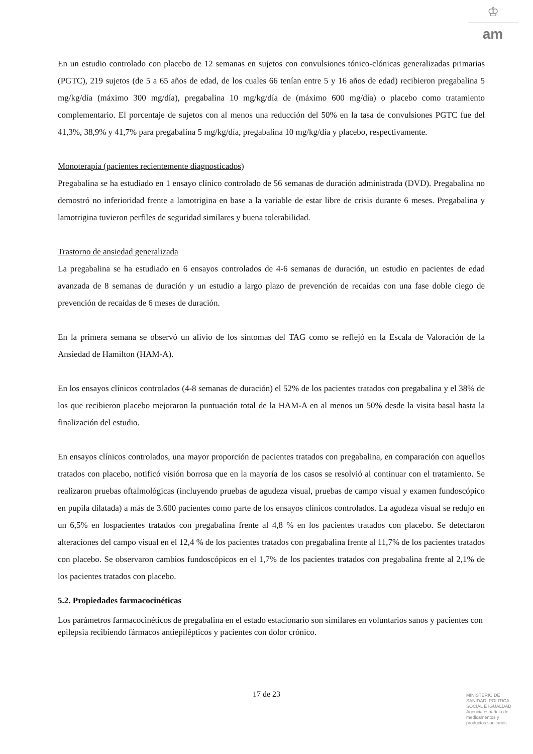♔
am
En un estudio controlado con placebo de 12 semanas en sujetos con convulsiones tónico-clónicas generalizadas primarias (PGTC), 219 sujetos (de 5 a 65 años de edad, de los cuales 66 tenían entre 5 y 16 años de edad) recibieron pregabalina 5 mg/kg/día (máximo 300 mg/día), pregabalina 10 mg/kg/día de (máximo 600 mg/día) o placebo como tratamiento complementario. El porcentaje de sujetos con al menos una reducción del 50% en la tasa de convulsiones PGTC fue del 41,3%, 38,9% y 41,7% para pregabalina 5 mg/kg/día, pregabalina 10 mg/kg/día y placebo, respectivamente.
Monoterapia (pacientes recientemente diagnosticados)
Pregabalina se ha estudiado en 1 ensayo clínico controlado de 56 semanas de duración administrada (DVD). Pregabalina no demostró no inferioridad frente a lamotrigina en base a la variable de estar libre de crisis durante 6 meses. Pregabalina y lamotrigina tuvieron perfiles de seguridad similares y buena tolerabilidad.
Trastorno de ansiedad generalizada
La pregabalina se ha estudiado en 6 ensayos controlados de 4-6 semanas de duración, un estudio en pacientes de edad avanzada de 8 semanas de duración y un estudio a largo plazo de prevención de recaídas con una fase doble ciego de prevención de recaídas de 6 meses de duración.
En la primera semana se observó un alivio de los síntomas del TAG como se reflejó en la Escala de Valoración de la Ansiedad de Hamilton (HAM-A).
En los ensayos clínicos controlados (4-8 semanas de duración) el 52% de los pacientes tratados con pregabalina y el 38% de los que recibieron placebo mejoraron la puntuación total de la HAM-A en al menos un 50% desde la visita basal hasta la finalización del estudio.
En ensayos clínicos controlados, una mayor proporción de pacientes tratados con pregabalina, en comparación con aquellos tratados con placebo, notificó visión borrosa que en la mayoría de los casos se resolvió al continuar con el tratamiento. Se realizaron pruebas oftalmológicas (incluyendo pruebas de agudeza visual, pruebas de campo visual y examen fundoscópico en pupila dilatada) a más de 3.600 pacientes como parte de los ensayos clínicos controlados. La agudeza visual se redujo en un 6,5% en lospacientes tratados con pregabalina frente al 4,8 % en los pacientes tratados con placebo. Se detectaron alteraciones del campo visual en el 12,4 % de los pacientes tratados con pregabalina frente al 11,7% de los pacientes tratados con placebo. Se observaron cambios fundoscópicos en el 1,7% de los pacientes tratados con pregabalina frente al 2,1% de los pacientes tratados con placebo.
5.2. Propiedades farmacocinéticas
Los parámetros farmacocinéticos de pregabalina en el estado estacionario son similares en voluntarios sanos y pacientes con epilepsia recibiendo fármacos antiepilépticos y pacientes con dolor crónico.
17 de 23
MINISTERIO DE
SANIDAD, POLITICA
SOCIAL E IGUALDAD
Agencia española de
medicamentos y
productos sanitarios